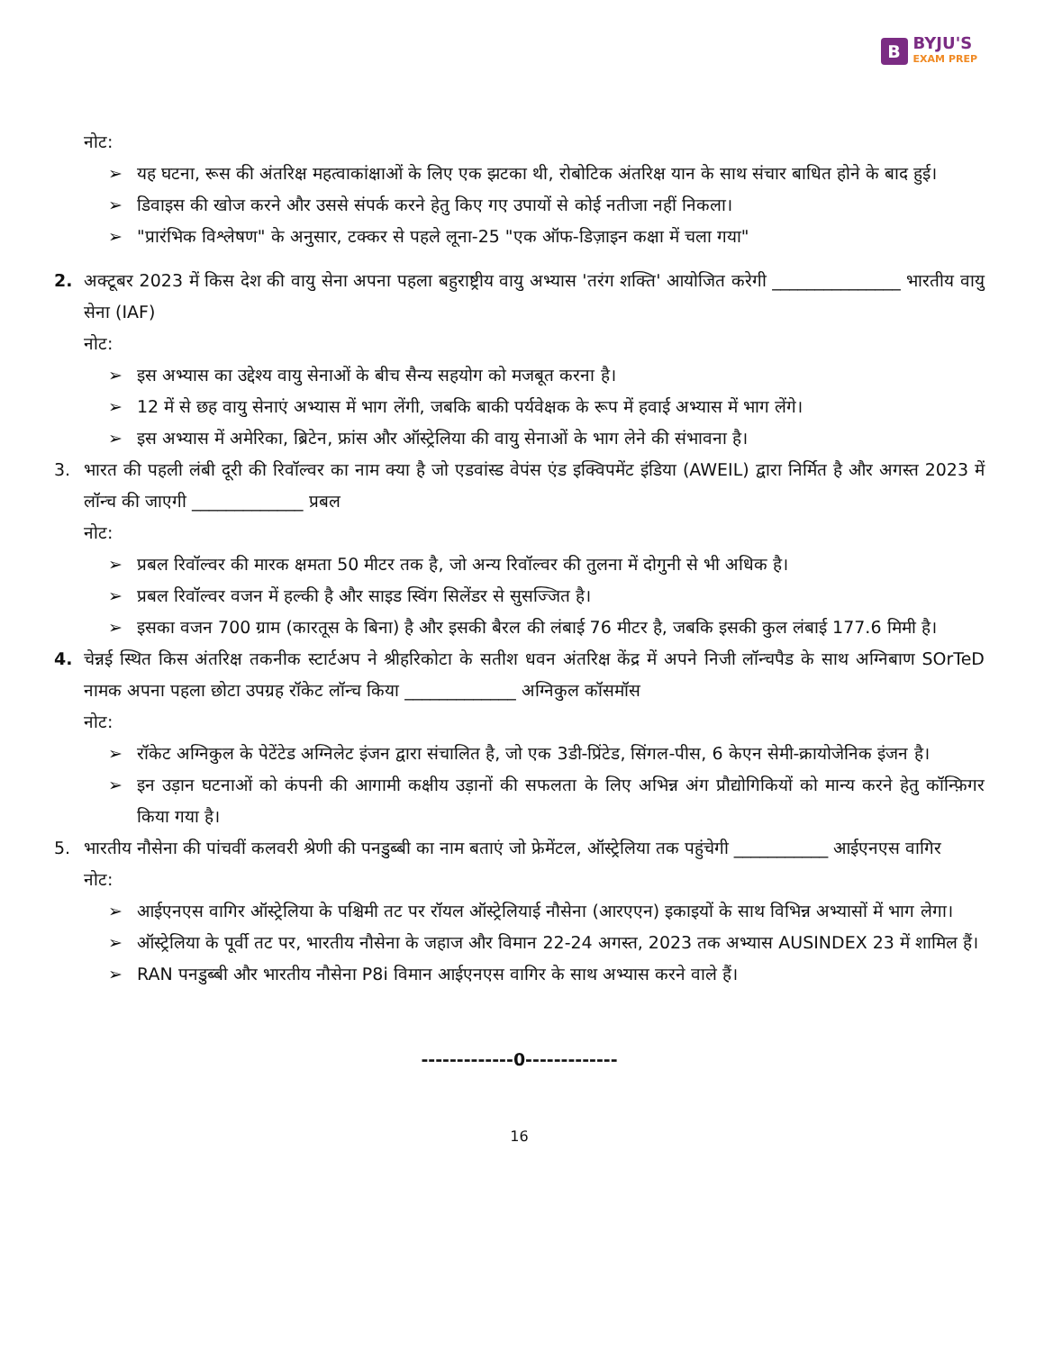B BYJU'S
EXAM PREP
नोट:
➢ यह घटना, रूस की अंतरिक्ष महत्वाकांक्षाओं के लिए एक झटका थी, रोबोटिक अंतरिक्ष यान के साथ संचार बाधित होने के बाद हुई।
➢ डिवाइस की खोज करने और उससे संपर्क करने हेतु किए गए उपायों से कोई नतीजा नहीं निकला।
➢ "प्रारंभिक विश्लेषण" के अनुसार, टक्कर से पहले लूना-25 "एक ऑफ-डिज़ाइन कक्षा में चला गया"
2. अक्टूबर 2023 में किस देश की वायु सेना अपना पहला बहुराष्ट्रीय वायु अभ्यास 'तरंग शक्ति' आयोजित करेगी _______________ भारतीय वायु सेना (IAF)
नोट:
➢ इस अभ्यास का उद्देश्य वायु सेनाओं के बीच सैन्य सहयोग को मजबूत करना है।
➢ 12 में से छह वायु सेनाएं अभ्यास में भाग लेंगी, जबकि बाकी पर्यवेक्षक के रूप में हवाई अभ्यास में भाग लेंगे।
➢ इस अभ्यास में अमेरिका, ब्रिटेन, फ्रांस और ऑस्ट्रेलिया की वायु सेनाओं के भाग लेने की संभावना है।
3. भारत की पहली लंबी दूरी की रिवॉल्वर का नाम क्या है जो एडवांस्ड वेपंस एंड इक्विपमेंट इंडिया (AWEIL) द्वारा निर्मित है और अगस्त 2023 में लॉन्च की जाएगी _____________ प्रबल
नोट:
➢ प्रबल रिवॉल्वर की मारक क्षमता 50 मीटर तक है, जो अन्य रिवॉल्वर की तुलना में दोगुनी से भी अधिक है।
➢ प्रबल रिवॉल्वर वजन में हल्की है और साइड स्विंग सिलेंडर से सुसज्जित है।
➢ इसका वजन 700 ग्राम (कारतूस के बिना) है और इसकी बैरल की लंबाई 76 मीटर है, जबकि इसकी कुल लंबाई 177.6 मिमी है।
4. चेन्नई स्थित किस अंतरिक्ष तकनीक स्टार्टअप ने श्रीहरिकोटा के सतीश धवन अंतरिक्ष केंद्र में अपने निजी लॉन्चपैड के साथ अग्निबाण SOrTeD नामक अपना पहला छोटा उपग्रह रॉकेट लॉन्च किया _____________ अग्निकुल कॉसमॉस
नोट:
➢ रॉकेट अग्निकुल के पेटेंटेड अग्निलेट इंजन द्वारा संचालित है, जो एक 3डी-प्रिंटेड, सिंगल-पीस, 6 केएन सेमी-क्रायोजेनिक इंजन है।
➢ इन उड़ान घटनाओं को कंपनी की आगामी कक्षीय उड़ानों की सफलता के लिए अभिन्न अंग प्रौद्योगिकियों को मान्य करने हेतु कॉन्फ़िगर किया गया है।
5. भारतीय नौसेना की पांचवीं कलवरी श्रेणी की पनडुब्बी का नाम बताएं जो फ्रेमेंटल, ऑस्ट्रेलिया तक पहुंचेगी ___________ आईएनएस वागिर
नोट:
➢ आईएनएस वागिर ऑस्ट्रेलिया के पश्चिमी तट पर रॉयल ऑस्ट्रेलियाई नौसेना (आरएएन) इकाइयों के साथ विभिन्न अभ्यासों में भाग लेगा।
➢ ऑस्ट्रेलिया के पूर्वी तट पर, भारतीय नौसेना के जहाज और विमान 22-24 अगस्त, 2023 तक अभ्यास AUSINDEX 23 में शामिल हैं।
➢ RAN पनडुब्बी और भारतीय नौसेना P8i विमान आईएनएस वागिर के साथ अभ्यास करने वाले हैं।
-------------0-------------
16